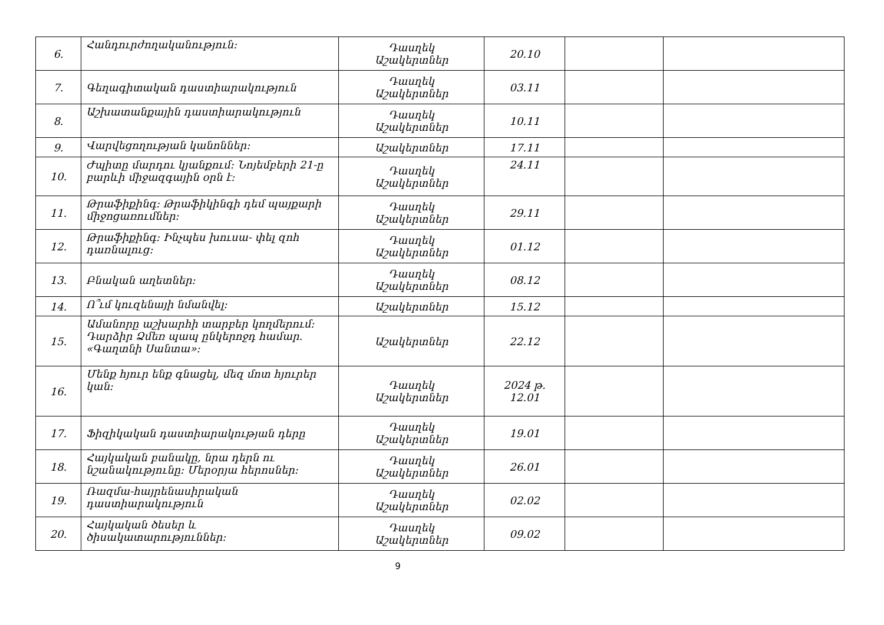| 6. | Հանդուրժողականություն: | Դասղեկ Աշակերտներ | 20.10 | | |
| 7. | Գեղագիտական դաստիարակություն | Դասղեկ Աշակերտներ | 03.11 | | |
| 8. | Աշխատանքային դաստիարակություն | Դասղեկ Աշակերտներ | 10.11 | | |
| 9. | Վարվեցողության կանոններ: | Աշակերտներ | 17.11 | | |
| 10. | Ժպիտը մարդու կյանքում: Նոյեմբերի 21-ը բարևի միջազգային օրն է: | Դասղեկ Աշակերտներ | 24.11 | | |
| 11. | Թրաֆիքինգ: Թրաֆիկինգի դեմ պայքարի միջոցառումներ: | Դասղեկ Աշակերտներ | 29.11 | | |
| 12. | Թրաֆիքինգ: Ինչպես խուսա- փել զոհ դառնալուց: | Դասղեկ Աշակերտներ | 01.12 | | |
| 13. | Բնական աղետներ: | Դասղեկ Աշակերտներ | 08.12 | | |
| 14. | Ո՞ւմ կուզենայի նմանվել: | Աշակերտներ | 15.12 | | |
| 15. | Ամանորը աշխարհի տարբեր կողմերում: Դարձիր Ձմեռ պապ ընկերոջդ համար. «Գաղտնի Սանտա»: | Աշակերտներ | 22.12 | | |
| 16. | Մենք հյուր ենք գնացել, մեզ մոտ հյուրեր կան: | Դասղեկ Աշակերտներ | 2024 թ. 12.01 | | |
| 17. | Ֆիզիկական դաստիարակության դերը | Դասղեկ Աշակերտներ | 19.01 | | |
| 18. | Հայկական բանակը, նրա դերն ու նշանակությունը: Մերօրյա հերոսներ: | Դասղեկ Աշակերտներ | 26.01 | | |
| 19. | Ռազմա-հայրենասիրական դաստիարակություն | Դասղեկ Աշակերտներ | 02.02 | | |
| 20. | Հայկական ծեսեր և ծիսակատարություններ: | Դասղեկ Աշակերտներ | 09.02 | | |
9